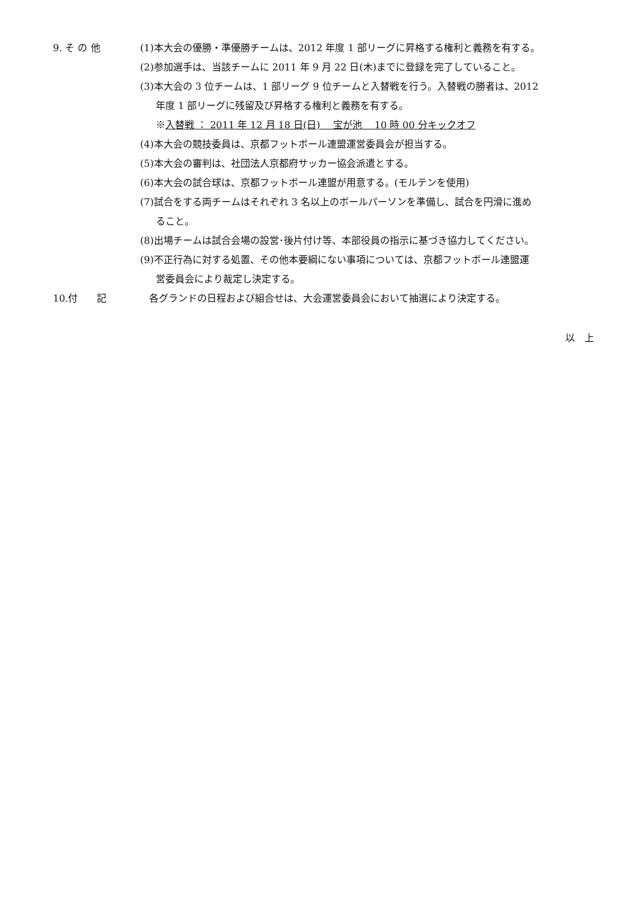9. そ の 他
(1)本大会の優勝・準優勝チームは、2012 年度 1 部リーグに昇格する権利と義務を有する。
(2)参加選手は、当該チームに 2011 年 9 月 22 日(木)までに登録を完了していること。
(3)本大会の 3 位チームは、1 部リーグ 9 位チームと入替戦を行う。入替戦の勝者は、2012
年度 1 部リーグに残留及び昇格する権利と義務を有する。
※入替戦 ： 2011 年 12 月 18 日(日)　 宝が池　 10 時 00 分キックオフ
(4)本大会の競技委員は、京都フットボール連盟運営委員会が担当する。
(5)本大会の審判は、社団法人京都府サッカー協会派遣とする。
(6)本大会の試合球は、京都フットボール連盟が用意する。(モルテンを使用)
(7)試合をする両チームはそれぞれ 3 名以上のボールパーソンを準備し、試合を円滑に進め
ること。
(8)出場チームは試合会場の設営･後片付け等、本部役員の指示に基づき協力してください。
(9)不正行為に対する処置、その他本要綱にない事項については、京都フットボール連盟運
営委員会により裁定し決定する。
10.付　　記 各グランドの日程および組合せは、大会運営委員会において抽選により決定する。
以　上